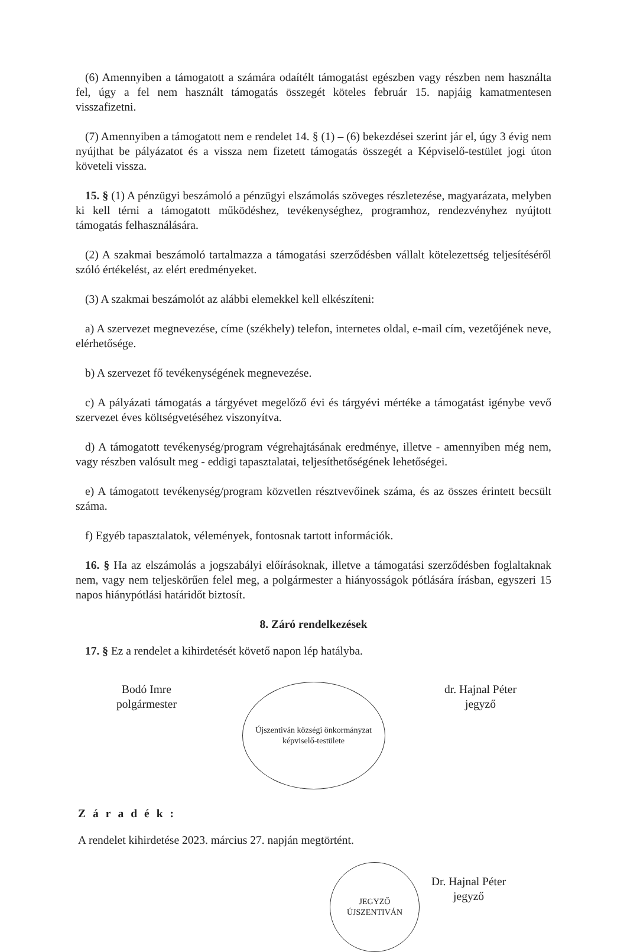(6) Amennyiben a támogatott a számára odaítélt támogatást egészben vagy részben nem használta fel, úgy a fel nem használt támogatás összegét köteles február 15. napjáig kamatmentesen visszafizetni.
(7) Amennyiben a támogatott nem e rendelet 14. § (1) – (6) bekezdései szerint jár el, úgy 3 évig nem nyújthat be pályázatot és a vissza nem fizetett támogatás összegét a Képviselő-testület jogi úton követeli vissza.
15. § (1) A pénzügyi beszámoló a pénzügyi elszámolás szöveges részletezése, magyarázata, melyben ki kell térni a támogatott működéshez, tevékenységhez, programhoz, rendezvényhez nyújtott támogatás felhasználására.
(2) A szakmai beszámoló tartalmazza a támogatási szerződésben vállalt kötelezettség teljesítéséről szóló értékelést, az elért eredményeket.
(3) A szakmai beszámolót az alábbi elemekkel kell elkészíteni:
a) A szervezet megnevezése, címe (székhely) telefon, internetes oldal, e-mail cím, vezetőjének neve, elérhetősége.
b) A szervezet fő tevékenységének megnevezése.
c) A pályázati támogatás a tárgyévet megelőző évi és tárgyévi mértéke a támogatást igénybe vevő szervezet éves költségvetéséhez viszonyítva.
d) A támogatott tevékenység/program végrehajtásának eredménye, illetve - amennyiben még nem, vagy részben valósult meg - eddigi tapasztalatai, teljesíthetőségének lehetőségei.
e) A támogatott tevékenység/program közvetlen résztvevőinek száma, és az összes érintett becsült száma.
f) Egyéb tapasztalatok, vélemények, fontosnak tartott információk.
16. § Ha az elszámolás a jogszabályi előírásoknak, illetve a támogatási szerződésben foglaltaknak nem, vagy nem teljeskörűen felel meg, a polgármester a hiányosságok pótlására írásban, egyszeri 15 napos hiánypótlási határidőt biztosít.
8. Záró rendelkezések
17. § Ez a rendelet a kihirdetését követő napon lép hatályba.
Bodó Imre
polgármester
Újszentiván községi önkormányzat képviselő-testülete
dr. Hajnal Péter
jegyző
Záradék:
A rendelet kihirdetése 2023. március 27. napján megtörtént.
JEGYZŐ ÚJSZENTIVÁN
Dr. Hajnal Péter
jegyző